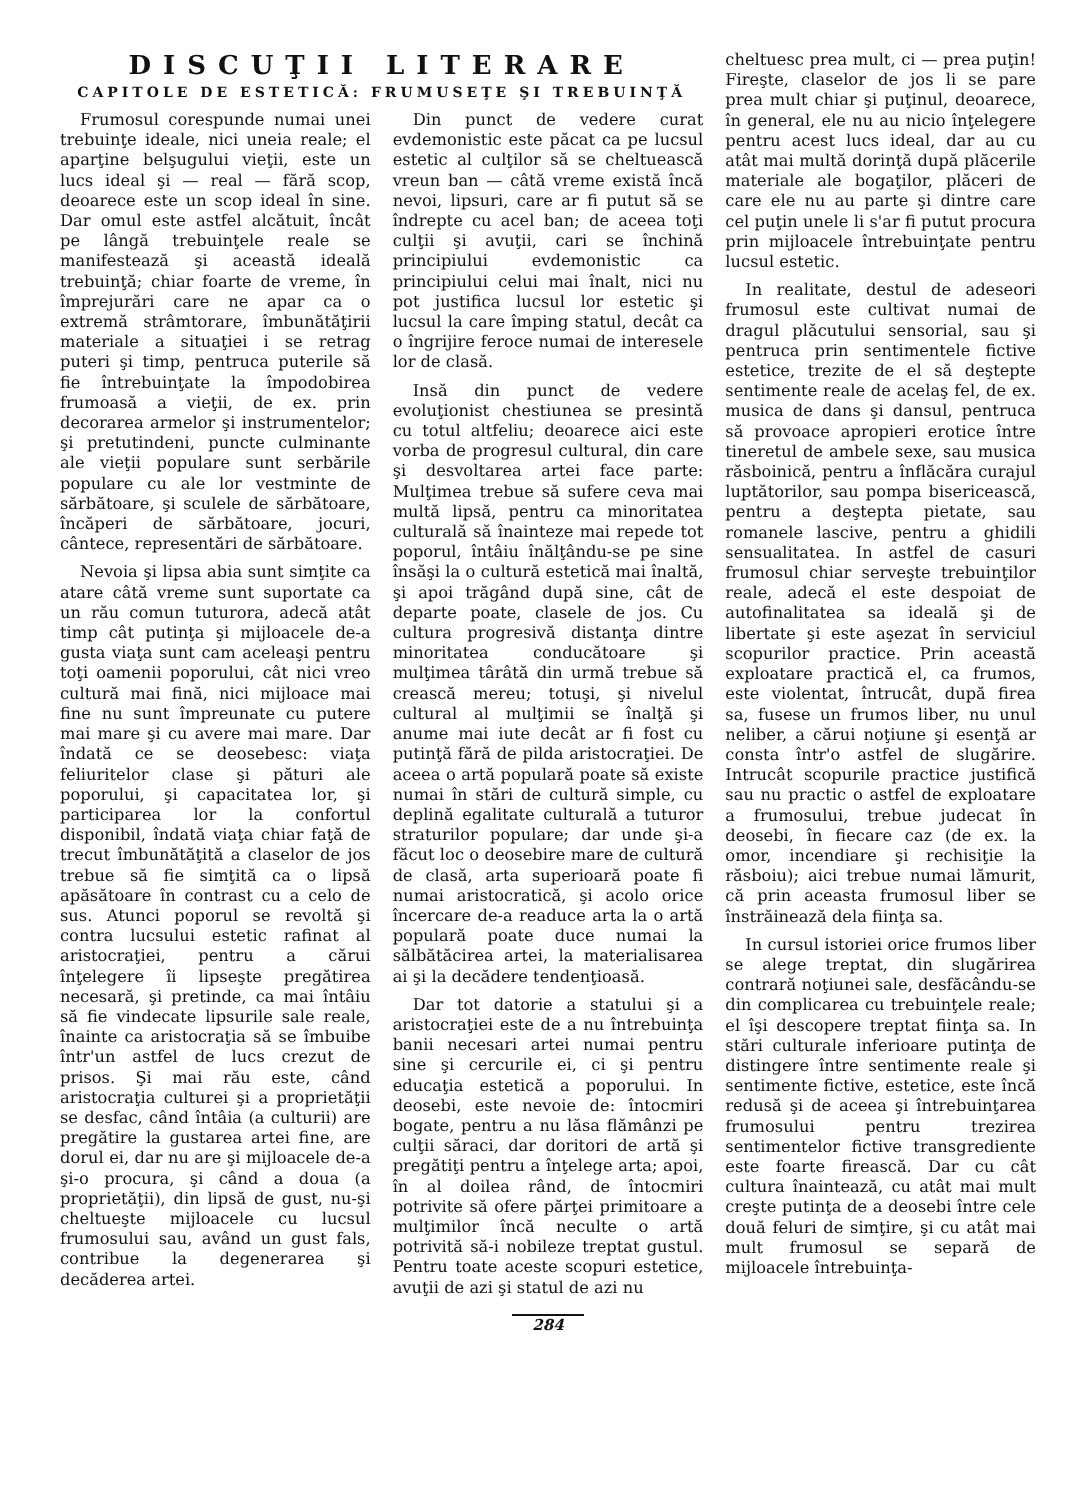DISCUŢII LITERARE
CAPITOLE DE ESTETICĂ: FRUMUSEŢE ŞI TREBUINŢĂ
Frumosul corespunde numai unei trebuinţe ideale, nici uneia reale; el aparţine belşugului vieţii, este un lucs ideal şi — real — fără scop, deoarece este un scop ideal în sine. Dar omul este astfel alcătuit, încât pe lângă trebuinţele reale se manifestează şi această ideală trebuinţă; chiar foarte de vreme, în împrejurări care ne apar ca o extremă strâmtorare, îmbunătăţirii materiale a situaţiei i se retrag puteri şi timp, pentruca puterile să fie întrebuinţate la împodobirea frumoasă a vieţii, de ex. prin decorarea armelor şi instrumentelor; şi pretutindeni, puncte culminante ale vieţii populare sunt serbările populare cu ale lor vestminte de sărbătoare, şi sculele de sărbătoare, încăperi de sărbătoare, jocuri, cântece, representări de sărbătoare.
Nevoia şi lipsa abia sunt simţite ca atare câtă vreme sunt suportate ca un rău comun tuturora, adecă atât timp cât putinţa şi mijloacele de-a gusta viaţa sunt cam aceleaşi pentru toţi oamenii poporului, cât nici vreo cultură mai fină, nici mijloace mai fine nu sunt împreunate cu putere mai mare şi cu avere mai mare. Dar îndată ce se deosebesc: viaţa feliuritelor clase şi pături ale poporului, şi capacitatea lor, şi participarea lor la confortul disponibil, îndată viaţa chiar faţă de trecut îmbunătăţită a claselor de jos trebue să fie simţită ca o lipsă apăsătoare în contrast cu a celo de sus. Atunci poporul se revoltă şi contra lucsului estetic rafinat al aristocraţiei, pentru a cărui înţelegere îi lipseşte pregătirea necesară, şi pretinde, ca mai întâiu să fie vindecate lipsurile sale reale, înainte ca aristocraţia să se îmbuibe într'un astfel de lucs crezut de prisos. Şi mai rău este, când aristocraţia culturei şi a proprietăţii se desfac, când întâia (a culturii) are pregătire la gustarea artei fine, are dorul ei, dar nu are şi mijloacele de-a şi-o procura, şi când a doua (a proprietăţii), din lipsă de gust, nu-şi cheltueşte mijloacele cu lucsul frumosului sau, având un gust fals, contribue la degenerarea şi decăderea artei.
Din punct de vedere curat evdemonistic este păcat ca pe lucsul estetic al culţilor să se cheltuească vreun ban — câtă vreme există încă nevoi, lipsuri, care ar fi putut să se îndrepte cu acel ban; de aceea toţi culţii şi avuţii, cari se închină principiului evdemonistic ca principiului celui mai înalt, nici nu pot justifica lucsul lor estetic şi lucsul la care împing statul, decât ca o îngrijire feroce numai de interesele lor de clasă.
Insă din punct de vedere evoluţionist chestiunea se presintă cu totul altfeliu; deoarece aici este vorba de progresul cultural, din care şi desvoltarea artei face parte: Mulţimea trebue să sufere ceva mai multă lipsă, pentru ca minoritatea culturală să înainteze mai repede tot poporul, întâiu înălţându-se pe sine însăşi la o cultură estetică mai înaltă, şi apoi trăgând după sine, cât de departe poate, clasele de jos. Cu cultura progresivă distanţa dintre minoritatea conducătoare şi mulţimea târâtă din urmă trebue să crească mereu; totuşi, şi nivelul cultural al mulţimii se înalţă şi anume mai iute decât ar fi fost cu putinţă fără de pilda aristocraţiei. De aceea o artă populară poate să existe numai în stări de cultură simple, cu deplină egalitate culturală a tuturor straturilor populare; dar unde şi-a făcut loc o deosebire mare de cultură de clasă, arta superioară poate fi numai aristocratică, şi acolo orice încercare de-a readuce arta la o artă populară poate duce numai la sălbătăcirea artei, la materialisarea ai şi la decădere tendenţioasă.
Dar tot datorie a statului şi a aristocraţiei este de a nu întrebuinţa banii necesari artei numai pentru sine şi cercurile ei, ci şi pentru educaţia estetică a poporului. In deosebi, este nevoie de: întocmiri bogate, pentru a nu lăsa flămânzi pe culţii săraci, dar doritori de artă şi pregătiţi pentru a înţelege arta; apoi, în al doilea rând, de întocmiri potrivite să ofere părţei primitoare a mulţimilor încă neculte o artă potrivită să-i nobileze treptat gustul. Pentru toate aceste scopuri estetice, avuţii de azi şi statul de azi nu
cheltuesc prea mult, ci — prea puţin! Fireşte, claselor de jos li se pare prea mult chiar şi puţinul, deoarece, în general, ele nu au nicio înţelegere pentru acest lucs ideal, dar au cu atât mai multă dorinţă după plăcerile materiale ale bogaţilor, plăceri de care ele nu au parte şi dintre care cel puţin unele li s'ar fi putut procura prin mijloacele întrebuinţate pentru lucsul estetic.
In realitate, destul de adeseori frumosul este cultivat numai de dragul plăcutului sensorial, sau şi pentruca prin sentimentele fictive estetice, trezite de el să deştepte sentimente reale de acelaş fel, de ex. musica de dans şi dansul, pentruca să provoace apropieri erotice între tineretul de ambele sexe, sau musica răsboinică, pentru a înflăcăra curajul luptătorilor, sau pompa bisericească, pentru a deştepta pietate, sau romanele lascive, pentru a ghidili sensualitatea. In astfel de casuri frumosul chiar serveşte trebuinţilor reale, adecă el este despoiat de autofinalitatea sa ideală şi de libertate şi este aşezat în serviciul scopurilor practice. Prin această exploatare practică el, ca frumos, este violentat, întrucât, după firea sa, fusese un frumos liber, nu unul neliber, a cărui noţiune şi esenţă ar consta într'o astfel de slugărire. Intrucât scopurile practice justifică sau nu practic o astfel de exploatare a frumosului, trebue judecat în deosebi, în fiecare caz (de ex. la omor, incendiare şi rechisiţie la răsboiu); aici trebue numai lămurit, că prin aceasta frumosul liber se înstrăinează dela fiinţa sa.
In cursul istoriei orice frumos liber se alege treptat, din slugărirea contrară noţiunei sale, desfăcându-se din complicarea cu trebuinţele reale; el îşi descopere treptat fiinţa sa. In stări culturale inferioare putinţa de distingere între sentimente reale şi sentimente fictive, estetice, este încă redusă şi de aceea şi întrebuinţarea frumosului pentru trezirea sentimentelor fictive transgrediente este foarte firească. Dar cu cât cultura înaintează, cu atât mai mult creşte putinţa de a deosebi între cele două feluri de simţire, şi cu atât mai mult frumosul se separă de mijloacele întrebuinţa-
284